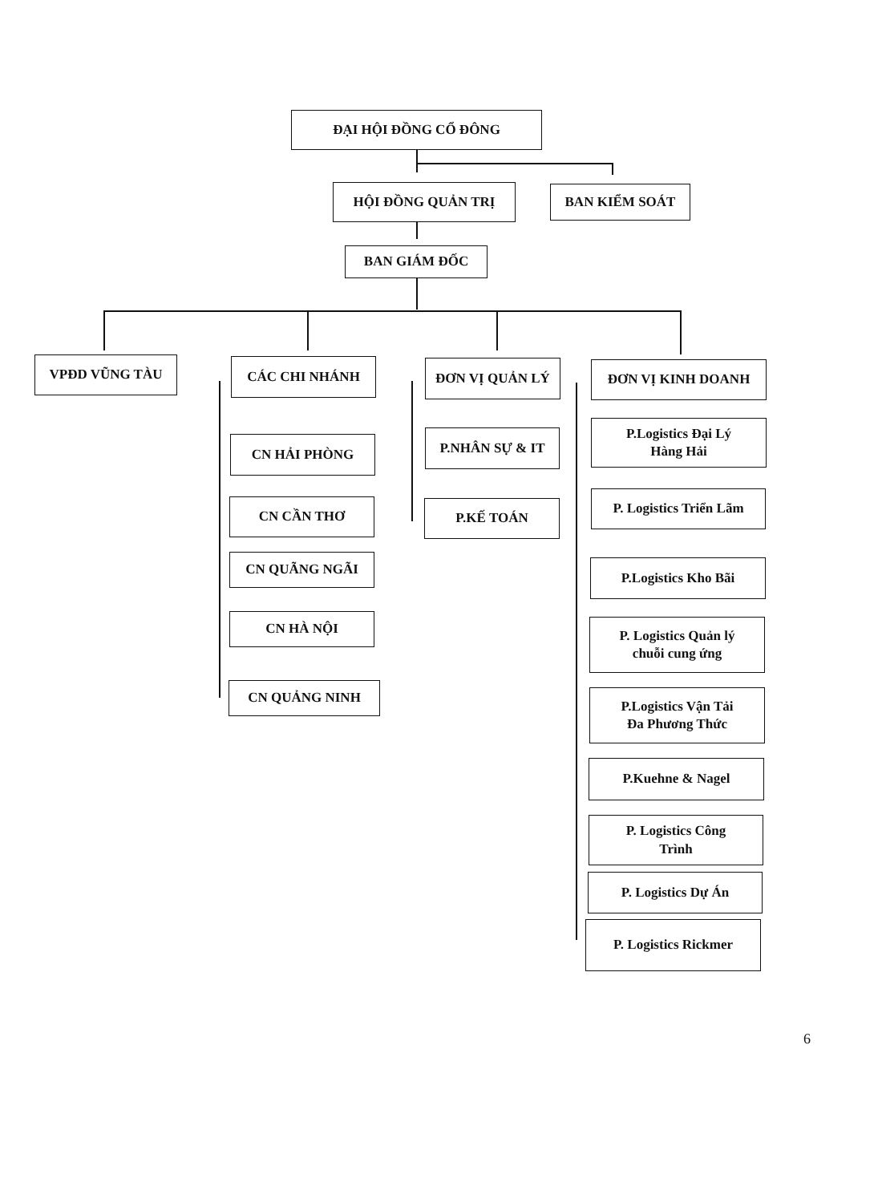ĐẠI HỘI ĐỒNG CỔ ĐÔNG
HỘI ĐỒNG QUẢN TRỊ BAN KIỂM SOÁT
BAN GIÁM ĐỐC
VPĐD VŨNG TÀU CÁC CHI NHÁNH
CN HẢI PHÒNG
CN CẦN THƠ
CN QUÃNG NGÃI
CN HÀ NỘI
CN QUẢNG NINH
ĐƠN VỊ QUẢN LÝ
P.NHÂN SỰ & IT
P.KẾ TOÁN
ĐƠN VỊ KINH DOANH
P.Logistics Đại Lý
Hàng Hải
P. Logistics Triển Lãm
P.Logistics Kho Bãi
P. Logistics Quản lý
chuỗi cung ứng
P.Logistics Vận Tải
Đa Phương Thức
P.Kuehne & Nagel
P. Logistics Công
Trình
P. Logistics Dự Án
P. Logistics Rickmer
6